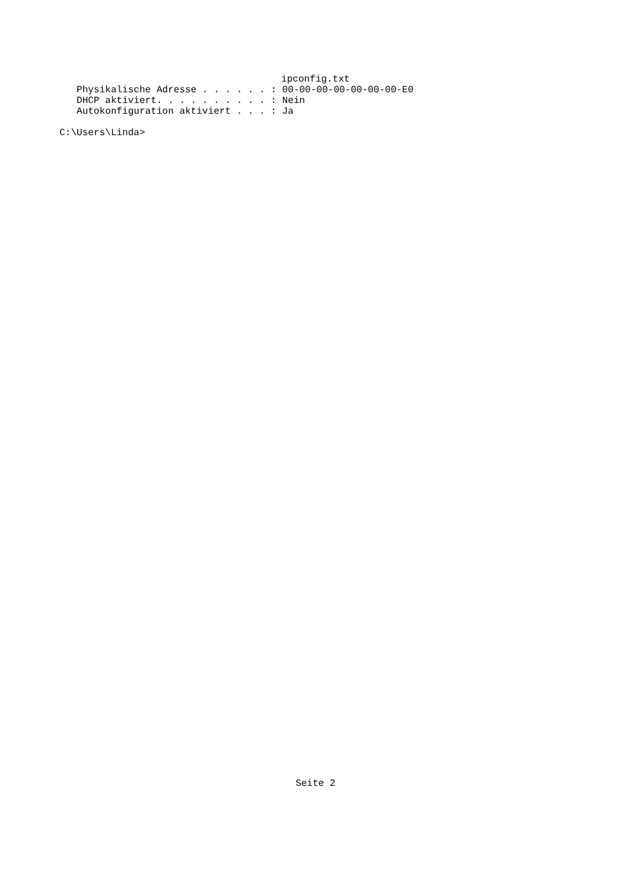ipconfig.txt
   Physikalische Adresse . . . . . . : 00-00-00-00-00-00-00-E0
   DHCP aktiviert. . . . . . . . . . : Nein
   Autokonfiguration aktiviert . . . : Ja

C:\Users\Linda>
Seite 2